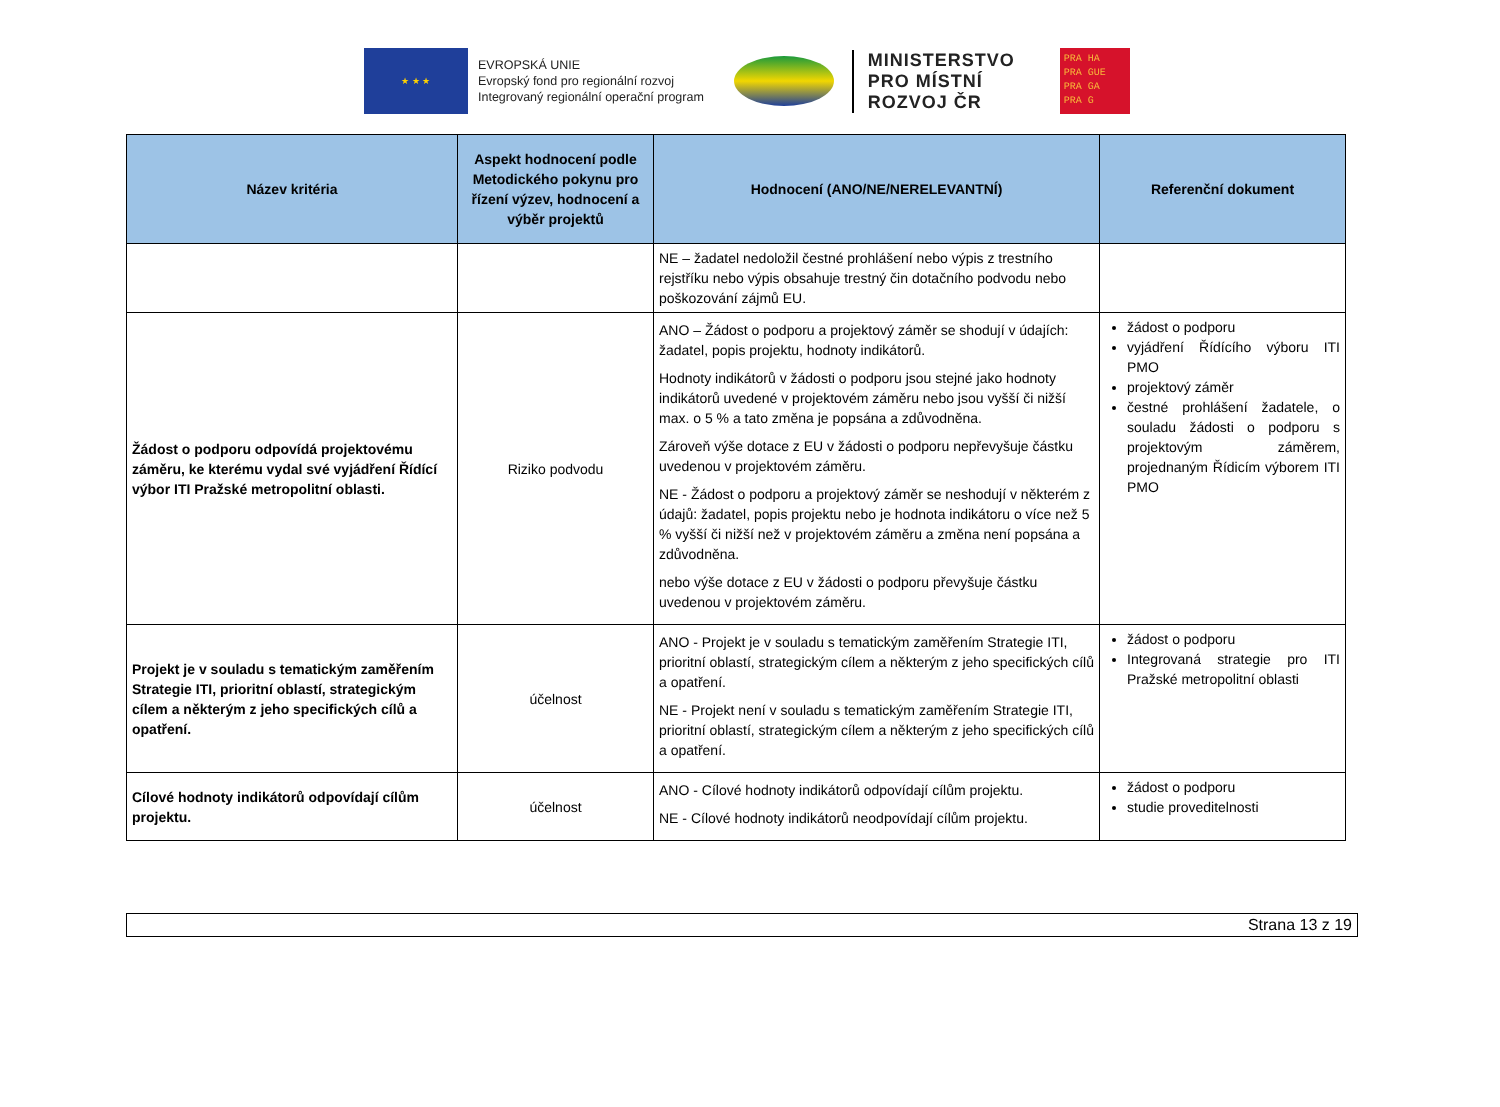★ ★ ★
EVROPSKÁ UNIE
Evropský fond pro regionální rozvoj
Integrovaný regionální operační program
MINISTERSTVO
PRO MÍSTNÍ
ROZVOJ ČR
PRA HA
PRA GUE
PRA GA
PRA G
| Název kritéria | Aspekt hodnocení podle Metodického pokynu pro řízení výzev, hodnocení a výběr projektů | Hodnocení (ANO/NE/NERELEVANTNÍ) | Referenční dokument |
| --- | --- | --- | --- |
| | | NE – žadatel nedoložil čestné prohlášení nebo výpis z trestního rejstříku nebo výpis obsahuje trestný čin dotačního podvodu nebo poškozování zájmů EU. | |
| Žádost o podporu odpovídá projektovému záměru, ke kterému vydal své vyjádření Řídící výbor ITI Pražské metropolitní oblasti. | Riziko podvodu | ANO – Žádost o podporu a projektový záměr se shodují v údajích: žadatel, popis projektu, hodnoty indikátorů. Hodnoty indikátorů v žádosti o podporu jsou stejné jako hodnoty indikátorů uvedené v projektovém záměru nebo jsou vyšší či nižší max. o 5 % a tato změna je popsána a zdůvodněna. Zároveň výše dotace z EU v žádosti o podporu nepřevyšuje částku uvedenou v projektovém záměru. NE - Žádost o podporu a projektový záměr se neshodují v některém z údajů: žadatel, popis projektu nebo je hodnota indikátoru o více než 5 % vyšší či nižší než v projektovém záměru a změna není popsána a zdůvodněna. nebo výše dotace z EU v žádosti o podporu převyšuje částku uvedenou v projektovém záměru. | žádost o podporu vyjádření Řídícího výboru ITI PMO projektový záměr čestné prohlášení žadatele, o souladu žádosti o podporu s projektovým záměrem, projednaným Řídicím výborem ITI PMO |
| Projekt je v souladu s tematickým zaměřením Strategie ITI, prioritní oblastí, strategickým cílem a některým z jeho specifických cílů a opatření. | účelnost | ANO - Projekt je v souladu s tematickým zaměřením Strategie ITI, prioritní oblastí, strategickým cílem a některým z jeho specifických cílů a opatření. NE - Projekt není v souladu s tematickým zaměřením Strategie ITI, prioritní oblastí, strategickým cílem a některým z jeho specifických cílů a opatření. | žádost o podporu Integrovaná strategie pro ITI Pražské metropolitní oblasti |
| Cílové hodnoty indikátorů odpovídají cílům projektu. | účelnost | ANO - Cílové hodnoty indikátorů odpovídají cílům projektu. NE - Cílové hodnoty indikátorů neodpovídají cílům projektu. | žádost o podporu studie proveditelnosti |
Strana 13 z 19